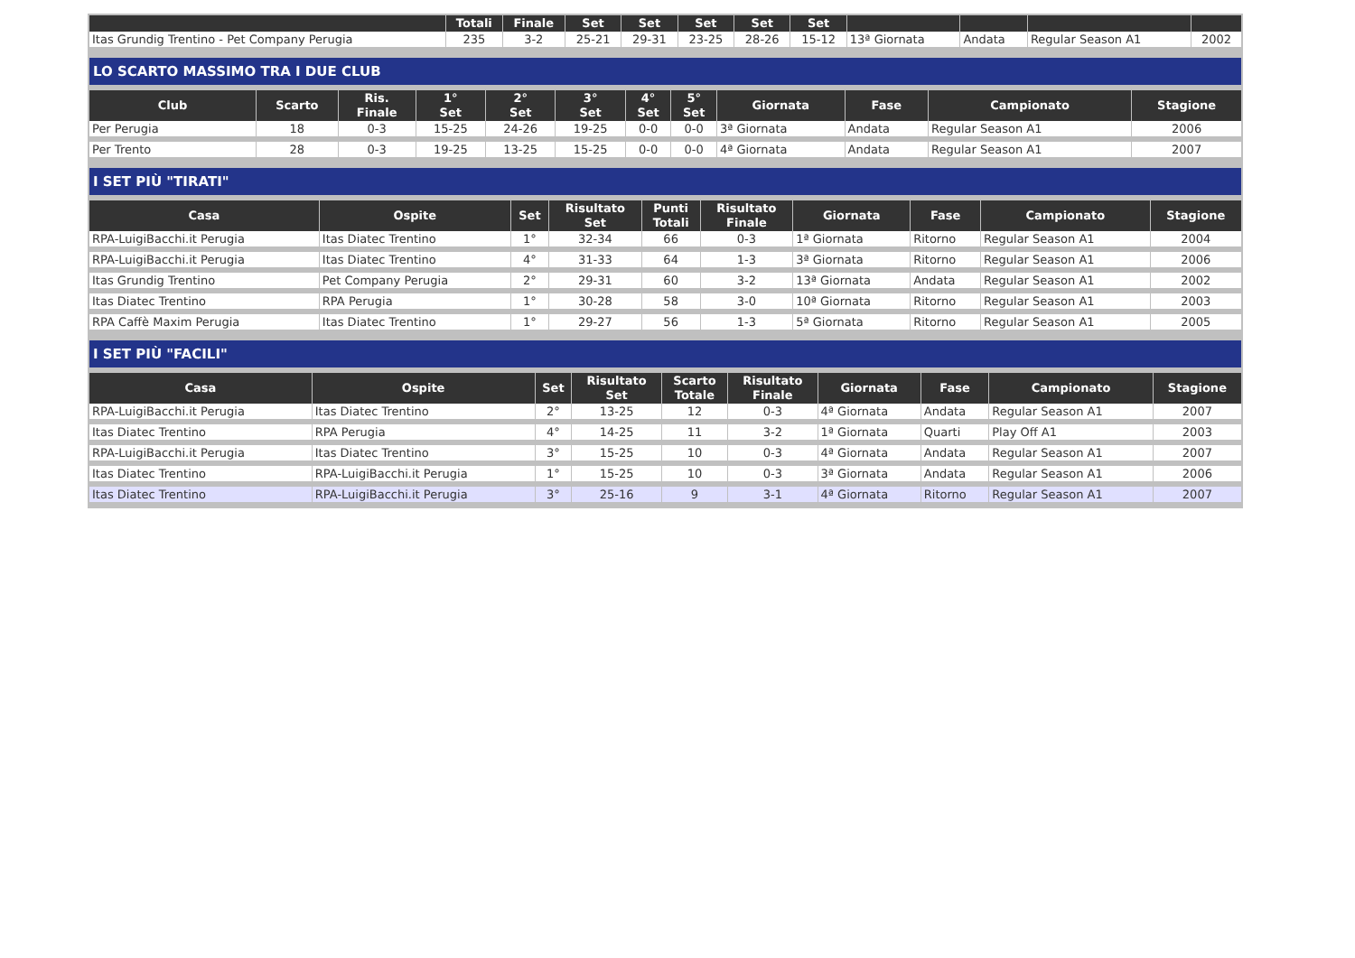| | Totali | Finale | Set | Set | Set | Set | Set | | | | |
| --- | --- | --- | --- | --- | --- | --- | --- | --- | --- | --- | --- |
| Itas Grundig Trentino - Pet Company Perugia | 235 | 3-2 | 25-21 | 29-31 | 23-25 | 28-26 | 15-12 | 13ª Giornata | Andata | Regular Season A1 | 2002 |
LO SCARTO MASSIMO TRA I DUE CLUB
| Club | Scarto | Ris. Finale | 1° Set | 2° Set | 3° Set | 4° Set | 5° Set | Giornata | Fase | Campionato | Stagione |
| --- | --- | --- | --- | --- | --- | --- | --- | --- | --- | --- | --- |
| Per Perugia | 18 | 0-3 | 15-25 | 24-26 | 19-25 | 0-0 | 0-0 | 3ª Giornata | Andata | Regular Season A1 | 2006 |
| Per Trento | 28 | 0-3 | 19-25 | 13-25 | 15-25 | 0-0 | 0-0 | 4ª Giornata | Andata | Regular Season A1 | 2007 |
I SET PIÙ "TIRATI"
| Casa | Ospite | Set | Risultato Set | Punti Totali | Risultato Finale | Giornata | Fase | Campionato | Stagione |
| --- | --- | --- | --- | --- | --- | --- | --- | --- | --- |
| RPA-LuigiBacchi.it Perugia | Itas Diatec Trentino | 1° | 32-34 | 66 | 0-3 | 1ª Giornata | Ritorno | Regular Season A1 | 2004 |
| RPA-LuigiBacchi.it Perugia | Itas Diatec Trentino | 4° | 31-33 | 64 | 1-3 | 3ª Giornata | Ritorno | Regular Season A1 | 2006 |
| Itas Grundig Trentino | Pet Company Perugia | 2° | 29-31 | 60 | 3-2 | 13ª Giornata | Andata | Regular Season A1 | 2002 |
| Itas Diatec Trentino | RPA Perugia | 1° | 30-28 | 58 | 3-0 | 10ª Giornata | Ritorno | Regular Season A1 | 2003 |
| RPA Caffè Maxim Perugia | Itas Diatec Trentino | 1° | 29-27 | 56 | 1-3 | 5ª Giornata | Ritorno | Regular Season A1 | 2005 |
I SET PIÙ "FACILI"
| Casa | Ospite | Set | Risultato Set | Scarto Totale | Risultato Finale | Giornata | Fase | Campionato | Stagione |
| --- | --- | --- | --- | --- | --- | --- | --- | --- | --- |
| RPA-LuigiBacchi.it Perugia | Itas Diatec Trentino | 2° | 13-25 | 12 | 0-3 | 4ª Giornata | Andata | Regular Season A1 | 2007 |
| Itas Diatec Trentino | RPA Perugia | 4° | 14-25 | 11 | 3-2 | 1ª Giornata | Quarti | Play Off A1 | 2003 |
| RPA-LuigiBacchi.it Perugia | Itas Diatec Trentino | 3° | 15-25 | 10 | 0-3 | 4ª Giornata | Andata | Regular Season A1 | 2007 |
| Itas Diatec Trentino | RPA-LuigiBacchi.it Perugia | 1° | 15-25 | 10 | 0-3 | 3ª Giornata | Andata | Regular Season A1 | 2006 |
| Itas Diatec Trentino | RPA-LuigiBacchi.it Perugia | 3° | 25-16 | 9 | 3-1 | 4ª Giornata | Ritorno | Regular Season A1 | 2007 |